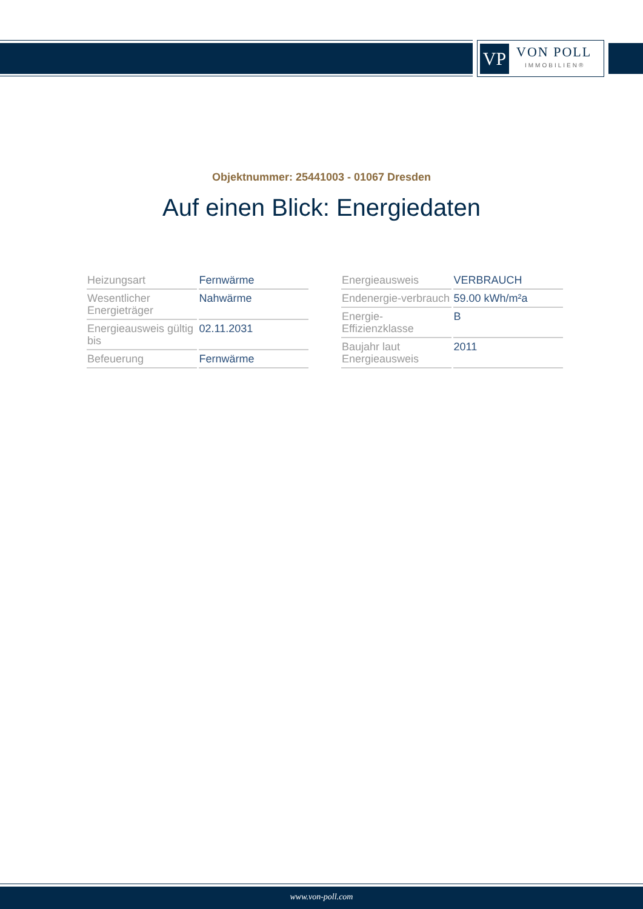VP
VON POLL
IMMOBILIEN®
Objektnummer: 25441003 - 01067 Dresden
Auf einen Blick: Energiedaten
| Heizungsart | Fernwärme |
| Wesentlicher Energieträger | Nahwärme |
| Energieausweis gültig bis | 02.11.2031 |
| Befeuerung | Fernwärme |
| Energieausweis | VERBRAUCH |
| Endenergie-verbrauch | 59.00 kWh/m²a |
| Energie-Effizienzklasse | B |
| Baujahr laut Energieausweis | 2011 |
www.von-poll.com